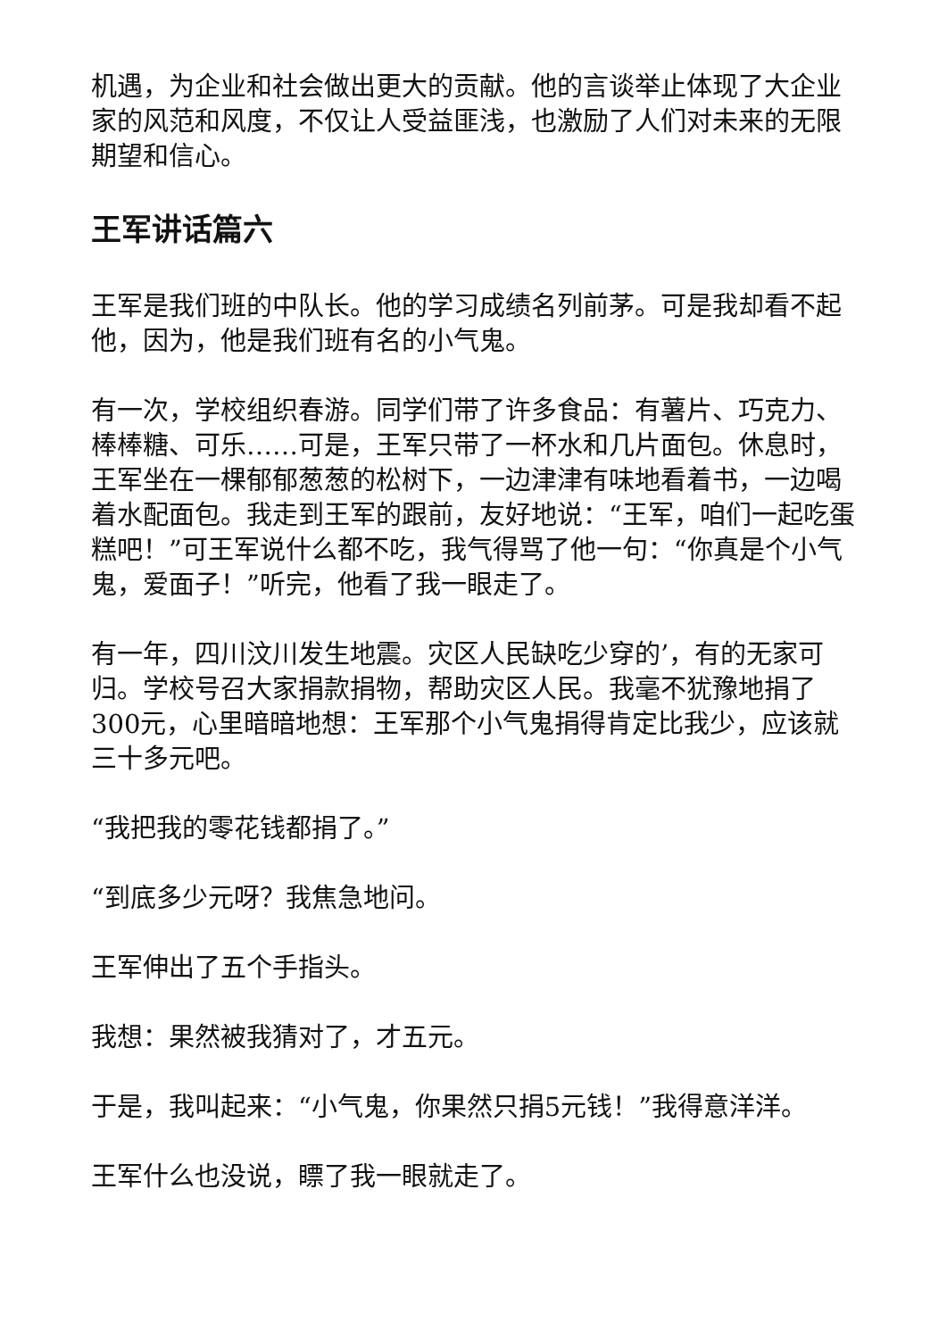机遇，为企业和社会做出更大的贡献。他的言谈举止体现了大企业家的风范和风度，不仅让人受益匪浅，也激励了人们对未来的无限期望和信心。
王军讲话篇六
王军是我们班的中队长。他的学习成绩名列前茅。可是我却看不起他，因为，他是我们班有名的小气鬼。
有一次，学校组织春游。同学们带了许多食品：有薯片、巧克力、棒棒糖、可乐……可是，王军只带了一杯水和几片面包。休息时，王军坐在一棵郁郁葱葱的松树下，一边津津有味地看着书，一边喝着水配面包。我走到王军的跟前，友好地说：“王军，咱们一起吃蛋糕吧！”可王军说什么都不吃，我气得骂了他一句：“你真是个小气鬼，爱面子！”听完，他看了我一眼走了。
有一年，四川汶川发生地震。灾区人民缺吃少穿的’，有的无家可归。学校号召大家捐款捐物，帮助灾区人民。我毫不犹豫地捐了300元，心里暗暗地想：王军那个小气鬼捐得肯定比我少，应该就三十多元吧。
“我把我的零花钱都捐了。”
“到底多少元呀？我焦急地问。
王军伸出了五个手指头。
我想：果然被我猜对了，才五元。
于是，我叫起来：“小气鬼，你果然只捐5元钱！”我得意洋洋。
王军什么也没说，瞟了我一眼就走了。